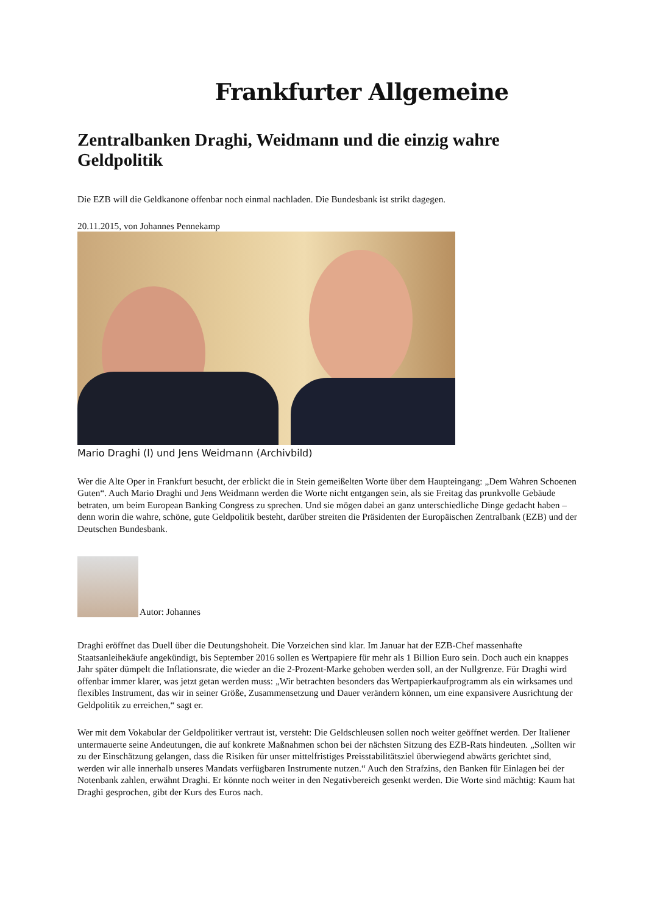Frankfurter Allgemeine
Zentralbanken Draghi, Weidmann und die einzig wahre Geldpolitik
Die EZB will die Geldkanone offenbar noch einmal nachladen. Die Bundesbank ist strikt dagegen.
20.11.2015, von Johannes Pennekamp
Mario Draghi (l) und Jens Weidmann (Archivbild)
Wer die Alte Oper in Frankfurt besucht, der erblickt die in Stein gemeißelten Worte über dem Haupteingang: „Dem Wahren Schoenen Guten“. Auch Mario Draghi und Jens Weidmann werden die Worte nicht entgangen sein, als sie Freitag das prunkvolle Gebäude betraten, um beim European Banking Congress zu sprechen. Und sie mögen dabei an ganz unterschiedliche Dinge gedacht haben – denn worin die wahre, schöne, gute Geldpolitik besteht, darüber streiten die Präsidenten der Europäischen Zentralbank (EZB) und der Deutschen Bundesbank.
Autor: Johannes
Draghi eröffnet das Duell über die Deutungshoheit. Die Vorzeichen sind klar. Im Januar hat der EZB-Chef massenhafte Staatsanleihekäufe angekündigt, bis September 2016 sollen es Wertpapiere für mehr als 1 Billion Euro sein. Doch auch ein knappes Jahr später dümpelt die Inflationsrate, die wieder an die 2-Prozent-Marke gehoben werden soll, an der Nullgrenze. Für Draghi wird offenbar immer klarer, was jetzt getan werden muss: „Wir betrachten besonders das Wertpapierkaufprogramm als ein wirksames und flexibles Instrument, das wir in seiner Größe, Zusammensetzung und Dauer verändern können, um eine expansivere Ausrichtung der Geldpolitik zu erreichen,“ sagt er.
Wer mit dem Vokabular der Geldpolitiker vertraut ist, versteht: Die Geldschleusen sollen noch weiter geöffnet werden. Der Italiener untermauerte seine Andeutungen, die auf konkrete Maßnahmen schon bei der nächsten Sitzung des EZB-Rats hindeuten. „Sollten wir zu der Einschätzung gelangen, dass die Risiken für unser mittelfristiges Preisstabilitätsziel überwiegend abwärts gerichtet sind, werden wir alle innerhalb unseres Mandats verfügbaren Instrumente nutzen.“ Auch den Strafzins, den Banken für Einlagen bei der Notenbank zahlen, erwähnt Draghi. Er könnte noch weiter in den Negativbereich gesenkt werden. Die Worte sind mächtig: Kaum hat Draghi gesprochen, gibt der Kurs des Euros nach.